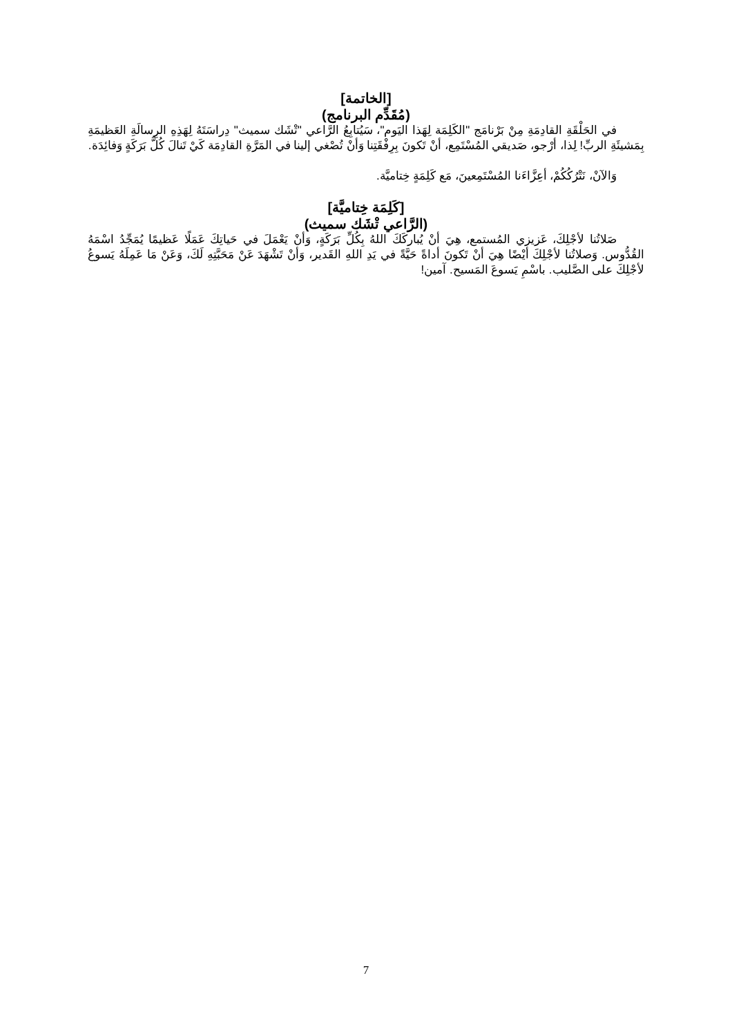[الخاتمة]
(مُقَدِّم البرنامج)
في الحَلْقَةِ القادِمَةِ مِنْ بَرْنامَج "الكَلِمَة لِهَذا اليَوم"، سَيُتابِعُ الرَّاعي "تْشَك سميث" دِراسَتَهُ لِهَذِهِ الرِسالَةِ العَظيمَةِ بِمَشيئَةِ الربِّ! لِذا، أرْجو، صَديقي المُسْتَمِع، أنْ تَكونَ بِرِفْقَتِنا وَأنْ تُصْغي إلينا في المَرَّةِ القادِمَة كَيْ تَنالَ كُلَّ بَرَكَةٍ وَفائِدَة.
وَالآنْ، نَتْرُكُكُمْ، أعِزَّاءَنا المُسْتَمِعينَ، مَع كَلِمَةٍ خِتاميَّة.
[كَلِمَة خِتاميَّة]
(الرَّاعي تْشَك سميث)
صَلاتُنا لأجْلِكَ، عَزيزي المُستمع، هِيَ أنْ يُباركَكَ اللهُ بِكُلِّ بَرَكَةٍ، وَأنْ يَعْمَلَ في حَياتِكَ عَمَلًا عَظيمًا يُمَجِّدُ اسْمَهُ القُدُّوس. وَصلاتُنا لأجْلِكَ أيْضًا هِيَ أنْ تَكونَ أداةً حَيَّةً في يَدِ اللهِ القَدير، وَأنْ تَشْهَدَ عَنْ مَحَبَّتِهِ لَكَ، وَعَنْ مَا عَمِلَهُ يَسوعُ لأجْلِكَ على الصَّليب. باسْمِ يَسوعَ المَسيح. آمين!
7